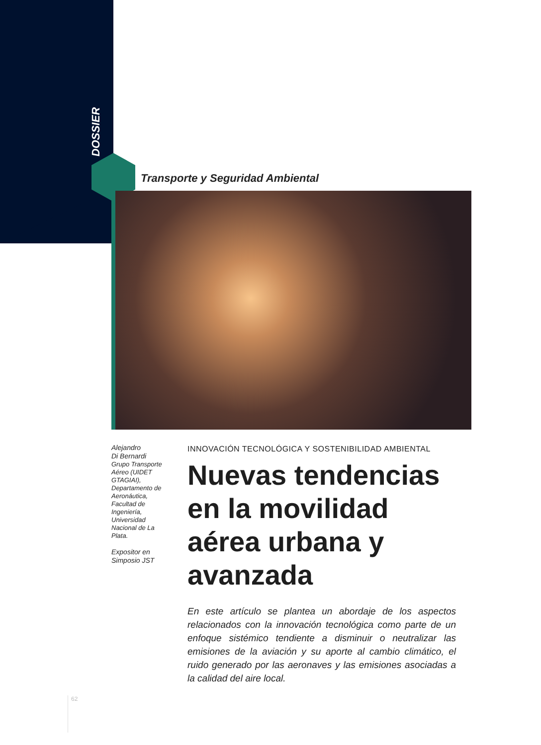DOSSIER
Transporte y Seguridad Ambiental
Alejandro
Di Bernardi
Grupo Transporte Aéreo (UIDET GTAGIAI), Departamento de Aeronáutica, Facultad de Ingeniería, Universidad Nacional de La Plata.
Expositor en Simposio JST
INNOVACIÓN TECNOLÓGICA Y SOSTENIBILIDAD AMBIENTAL
Nuevas tendencias en la movilidad aérea urbana y avanzada
En este artículo se plantea un abordaje de los aspectos relacionados con la innovación tecnológica como parte de un enfoque sistémico tendiente a disminuir o neutralizar las emisiones de la aviación y su aporte al cambio climático, el ruido generado por las aeronaves y las emisiones asociadas a la calidad del aire local.
62